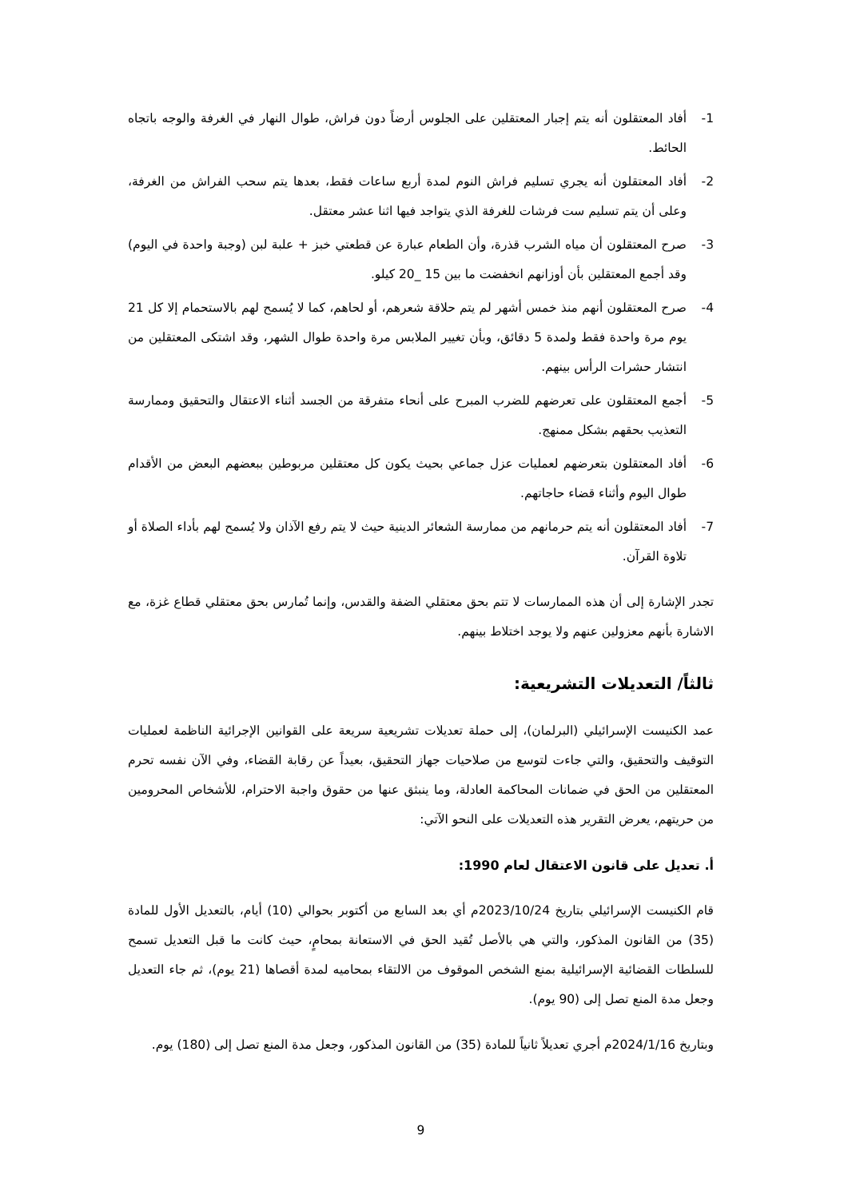1- أفاد المعتقلون أنه يتم إجبار المعتقلين على الجلوس أرضاً دون فراش، طوال النهار في الغرفة والوجه باتجاه الحائط.
2- أفاد المعتقلون أنه يجري تسليم فراش النوم لمدة أربع ساعات فقط، بعدها يتم سحب الفراش من الغرفة، وعلى أن يتم تسليم ست فرشات للغرفة الذي يتواجد فيها اثنا عشر معتقل.
3- صرح المعتقلون أن مياه الشرب قذرة، وأن الطعام عبارة عن قطعتي خبز + علبة لبن (وجبة واحدة في اليوم) وقد أجمع المعتقلين بأن أوزانهم انخفضت ما بين 15 _20 كيلو.
4- صرح المعتقلون أنهم منذ خمس أشهر لم يتم حلاقة شعرهم، أو لحاهم، كما لا يُسمح لهم بالاستحمام إلا كل 21 يوم مرة واحدة فقط ولمدة 5 دقائق، وبأن تغيير الملابس مرة واحدة طوال الشهر، وقد اشتكى المعتقلين من انتشار حشرات الرأس بينهم.
5- أجمع المعتقلون على تعرضهم للضرب المبرح على أنحاء متفرقة من الجسد أثناء الاعتقال والتحقيق وممارسة التعذيب بحقهم بشكل ممنهج.
6- أفاد المعتقلون بتعرضهم لعمليات عزل جماعي بحيث يكون كل معتقلين مربوطين ببعضهم البعض من الأقدام طوال اليوم وأثناء قضاء حاجاتهم.
7- أفاد المعتقلون أنه يتم حرمانهم من ممارسة الشعائر الدينية حيث لا يتم رفع الآذان ولا يُسمح لهم بأداء الصلاة أو تلاوة القرآن.
تجدر الإشارة إلى أن هذه الممارسات لا تتم بحق معتقلي الضفة والقدس، وإنما تُمارس بحق معتقلي قطاع غزة، مع الاشارة بأنهم معزولين عنهم ولا يوجد اختلاط بينهم.
ثالثاً/ التعديلات التشريعية:
عمد الكنيست الإسرائيلي (البرلمان)، إلى حملة تعديلات تشريعية سريعة على القوانين الإجرائية الناظمة لعمليات التوقيف والتحقيق، والتي جاءت لتوسع من صلاحيات جهاز التحقيق، بعيداً عن رقابة القضاء، وفي الآن نفسه تحرم المعتقلين من الحق في ضمانات المحاكمة العادلة، وما ينبثق عنها من حقوق واجبة الاحترام، للأشخاص المحرومين من حريتهم، يعرض التقرير هذه التعديلات على النحو الآتي:
أ. تعديل على قانون الاعتقال لعام 1990:
قام الكنيست الإسرائيلي بتاريخ 2023/10/24م أي بعد السابع من أكتوبر بحوالي (10) أيام، بالتعديل الأول للمادة (35) من القانون المذكور، والتي هي بالأصل تُقيد الحق في الاستعانة بمحامٍ، حيث كانت ما قبل التعديل تسمح للسلطات القضائية الإسرائيلية بمنع الشخص الموقوف من الالتقاء بمحاميه لمدة أقصاها (21 يوم)، ثم جاء التعديل وجعل مدة المنع تصل إلى (90 يوم).
وبتاريخ 2024/1/16م أجري تعديلاً ثانياً للمادة (35) من القانون المذكور، وجعل مدة المنع تصل إلى (180) يوم.
9